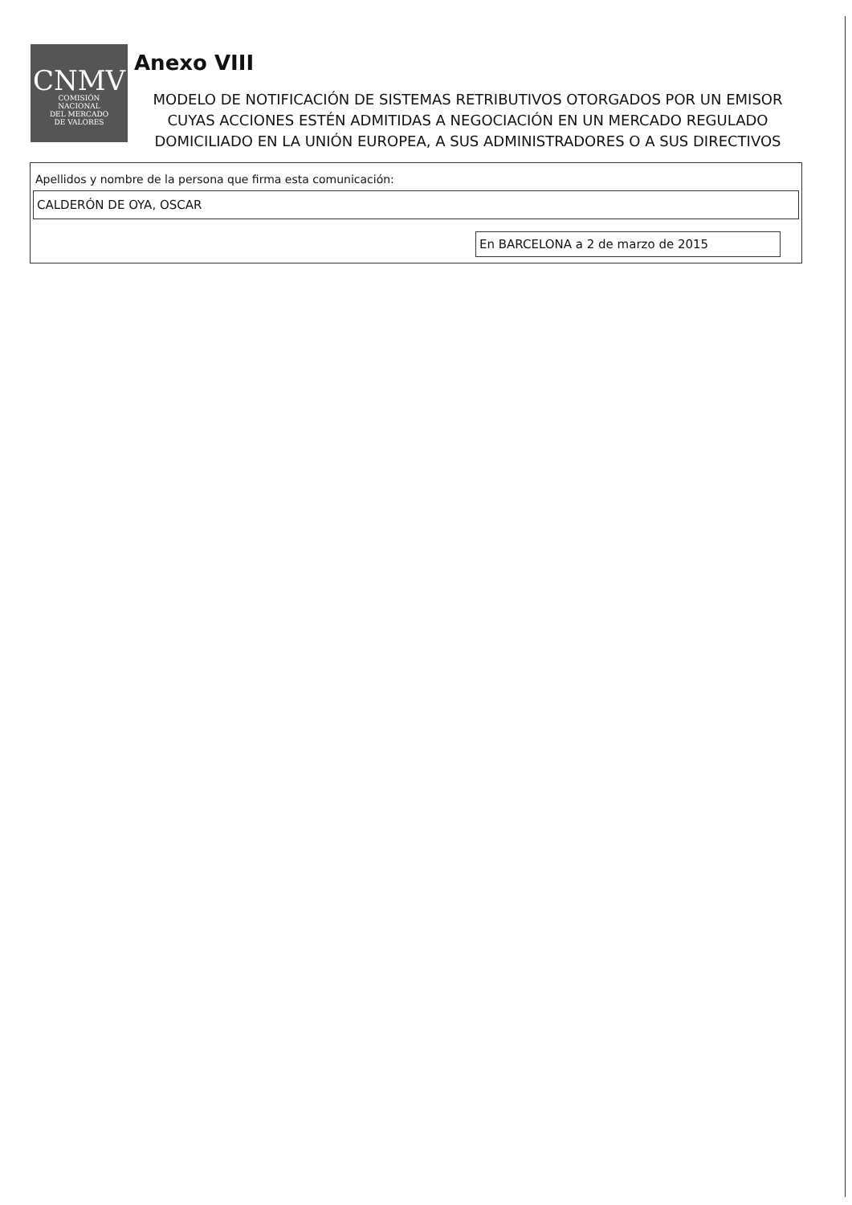CNMV
COMISIÓN
NACIONAL
DEL MERCADO
DE VALORES
Anexo VIII
MODELO DE NOTIFICACIÓN DE SISTEMAS RETRIBUTIVOS OTORGADOS POR UN EMISOR CUYAS ACCIONES ESTÉN ADMITIDAS A NEGOCIACIÓN EN UN MERCADO REGULADO DOMICILIADO EN LA UNIÓN EUROPEA, A SUS ADMINISTRADORES O A SUS DIRECTIVOS
Apellidos y nombre de la persona que firma esta comunicación:
CALDERÓN DE OYA, OSCAR
En BARCELONA a 2 de marzo de 2015